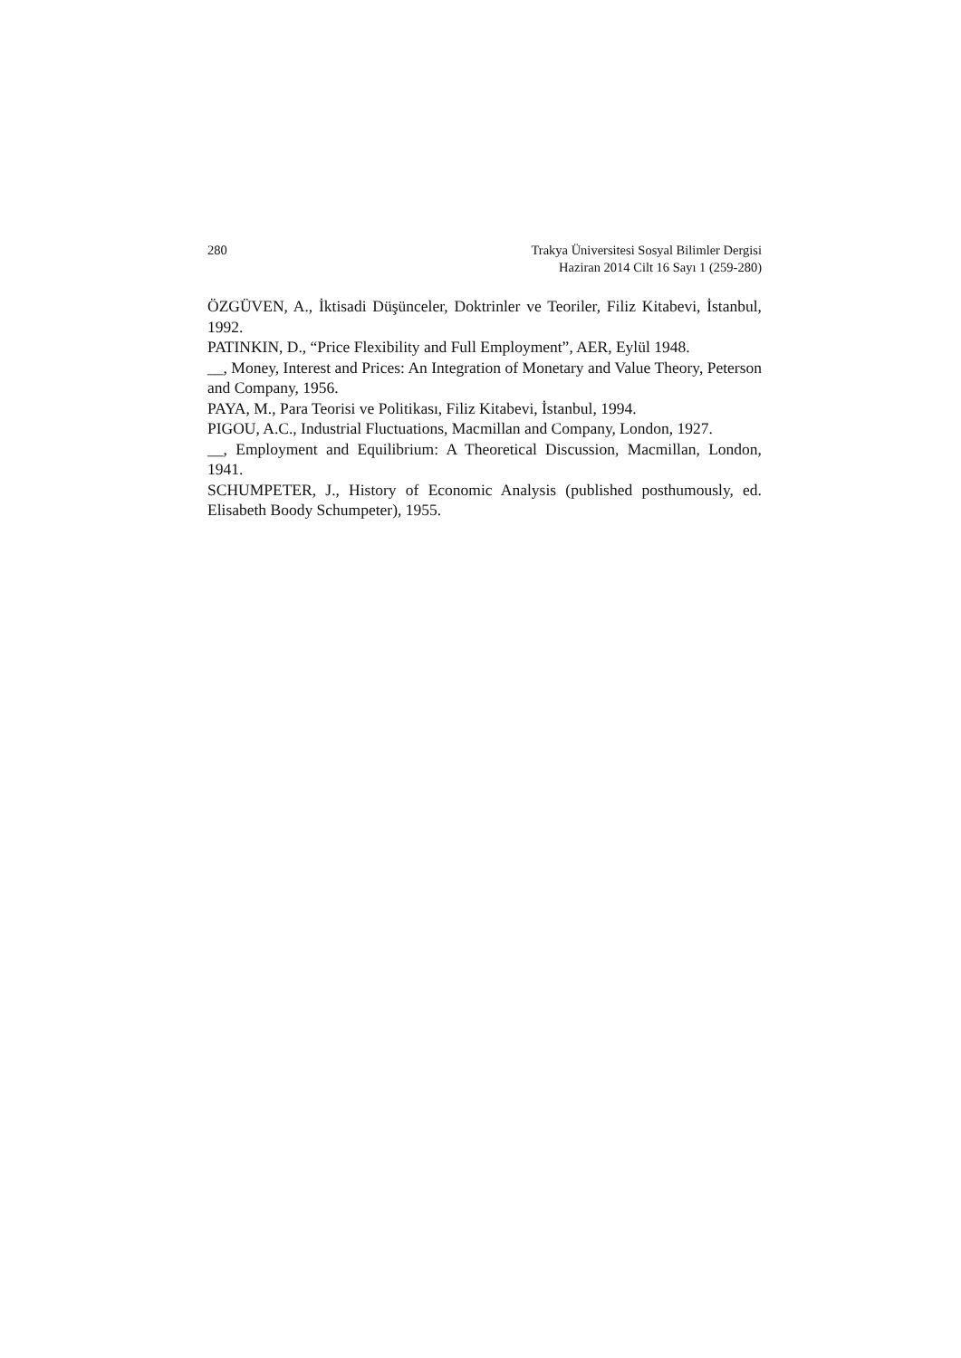280 Trakya Üniversitesi Sosyal Bilimler Dergisi
Haziran 2014 Cilt 16 Sayı 1 (259-280)
ÖZGÜVEN, A., İktisadi Düşünceler, Doktrinler ve Teoriler, Filiz Kitabevi, İstanbul, 1992.
PATINKIN, D., “Price Flexibility and Full Employment”, AER, Eylül 1948.
__, Money, Interest and Prices: An Integration of Monetary and Value Theory, Peterson and Company, 1956.
PAYA, M., Para Teorisi ve Politikası, Filiz Kitabevi, İstanbul, 1994.
PIGOU, A.C., Industrial Fluctuations, Macmillan and Company, London, 1927.
__, Employment and Equilibrium: A Theoretical Discussion, Macmillan, London, 1941.
SCHUMPETER, J., History of Economic Analysis (published posthumously, ed. Elisabeth Boody Schumpeter), 1955.